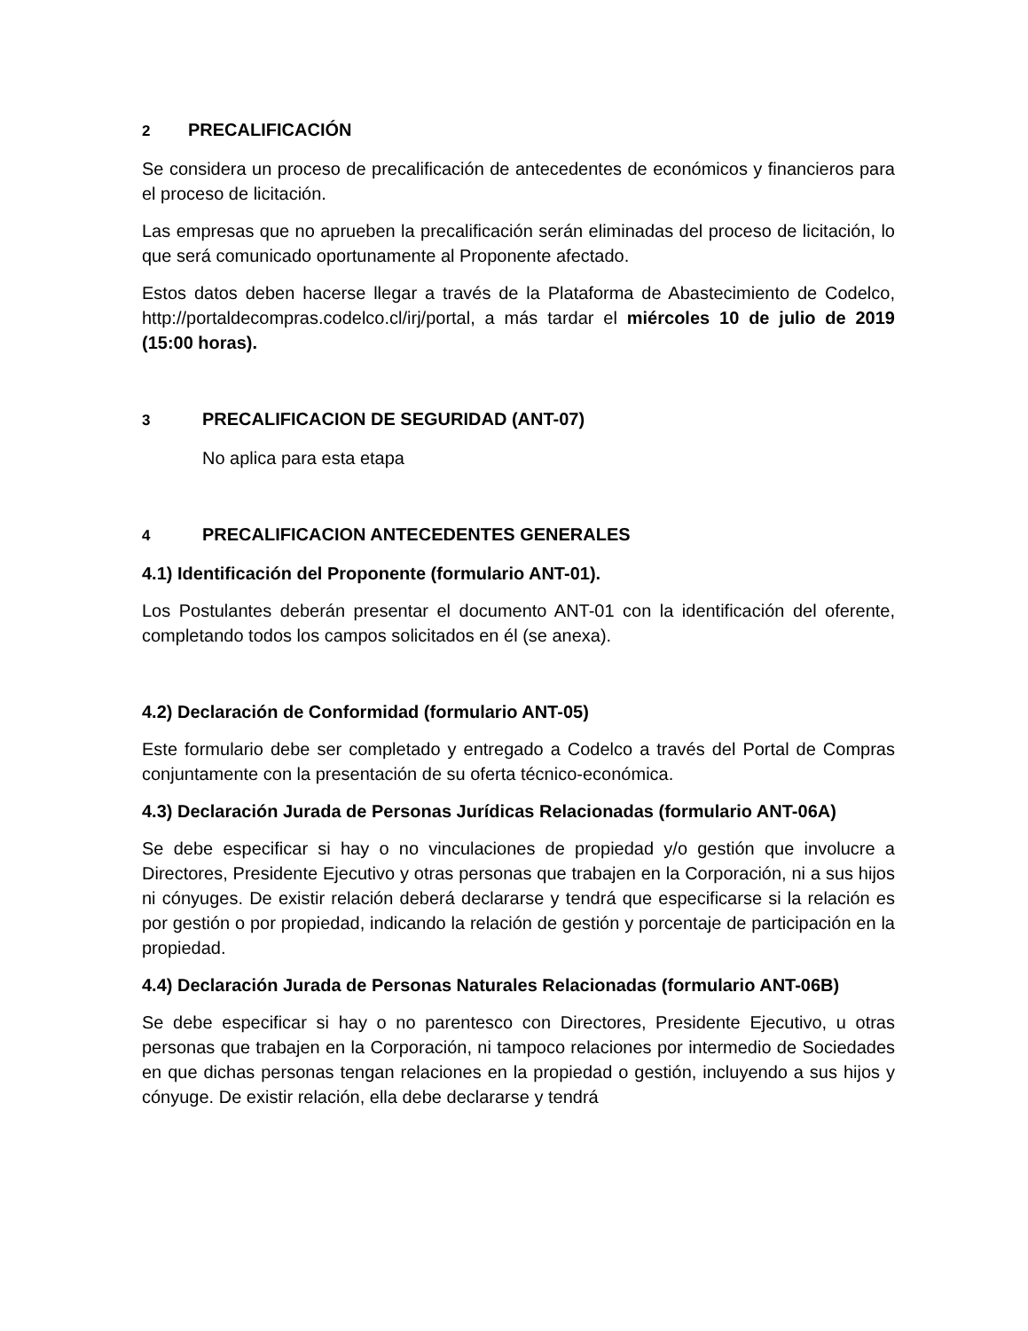2 PRECALIFICACIÓN
Se considera un proceso de precalificación de antecedentes de económicos y financieros para el proceso de licitación.
Las empresas que no aprueben la precalificación serán eliminadas del proceso de licitación, lo que será comunicado oportunamente al Proponente afectado.
Estos datos deben hacerse llegar a través de la Plataforma de Abastecimiento de Codelco, http://portaldecompras.codelco.cl/irj/portal, a más tardar el miércoles 10 de julio de 2019 (15:00 horas).
3 PRECALIFICACION DE SEGURIDAD (ANT-07)
No aplica para esta etapa
4 PRECALIFICACION ANTECEDENTES GENERALES
4.1) Identificación del Proponente (formulario ANT-01).
Los Postulantes deberán presentar el documento ANT-01 con la identificación del oferente, completando todos los campos solicitados en él (se anexa).
4.2) Declaración de Conformidad (formulario ANT-05)
Este formulario debe ser completado y entregado a Codelco a través del Portal de Compras conjuntamente con la presentación de su oferta técnico-económica.
4.3) Declaración Jurada de Personas Jurídicas Relacionadas (formulario ANT-06A)
Se debe especificar si hay o no vinculaciones de propiedad y/o gestión que involucre a Directores, Presidente Ejecutivo y otras personas que trabajen en la Corporación, ni a sus hijos ni cónyuges. De existir relación deberá declararse y tendrá que especificarse si la relación es por gestión o por propiedad, indicando la relación de gestión y porcentaje de participación en la propiedad.
4.4) Declaración Jurada de Personas Naturales Relacionadas (formulario ANT-06B)
Se debe especificar si hay o no parentesco con Directores, Presidente Ejecutivo, u otras personas que trabajen en la Corporación, ni tampoco relaciones por intermedio de Sociedades en que dichas personas tengan relaciones en la propiedad o gestión, incluyendo a sus hijos y cónyuge. De existir relación, ella debe declararse y tendrá